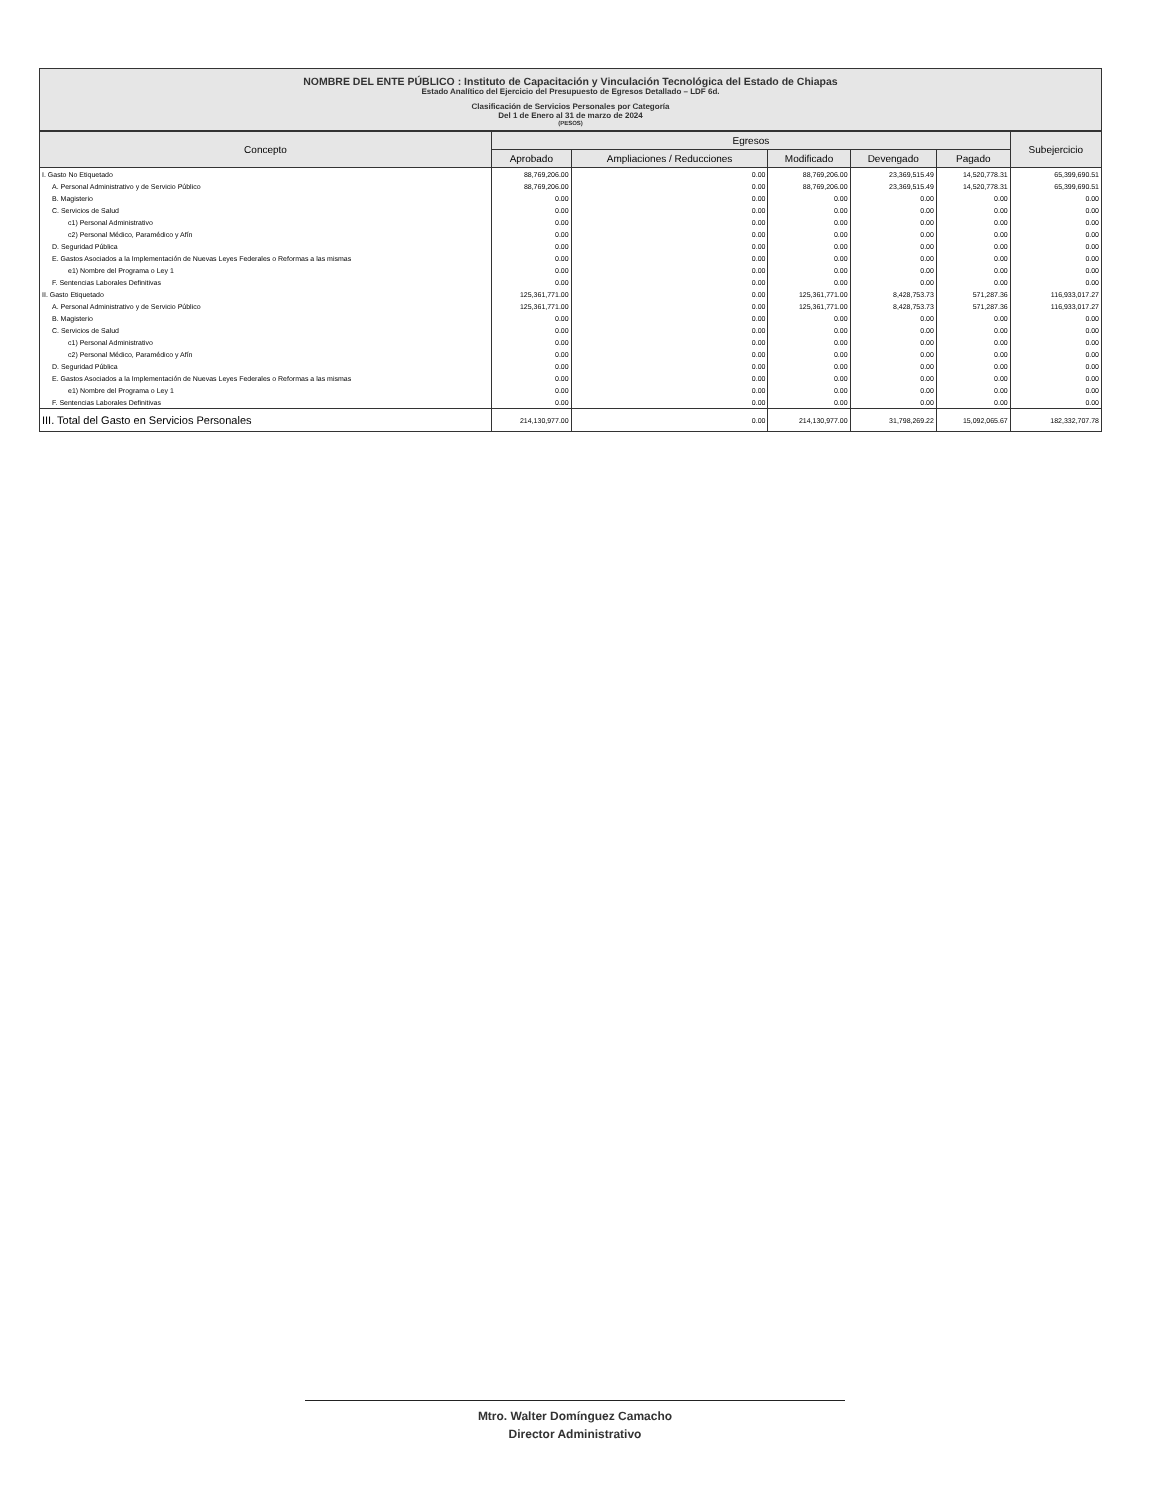NOMBRE DEL ENTE PÚBLICO : Instituto de Capacitación y Vinculación Tecnológica del Estado de Chiapas
Estado Analítico del Ejercicio del Presupuesto de Egresos Detallado – LDF 6d.
Clasificación de Servicios Personales por Categoría
Del 1 de Enero al 31 de marzo de 2024
(PESOS)
| Concepto | Egresos | | | | | Subejercicio |
| --- | --- | --- | --- | --- | --- | --- |
| | Aprobado | Ampliaciones / Reducciones | Modificado | Devengado | Pagado | |
| I. Gasto No Etiquetado | 88,769,206.00 | 0.00 | 88,769,206.00 | 23,369,515.49 | 14,520,778.31 | 65,399,690.51 |
| A. Personal Administrativo y de Servicio Público | 88,769,206.00 | 0.00 | 88,769,206.00 | 23,369,515.49 | 14,520,778.31 | 65,399,690.51 |
| B. Magisterio | 0.00 | 0.00 | 0.00 | 0.00 | 0.00 | 0.00 |
| C. Servicios de Salud | 0.00 | 0.00 | 0.00 | 0.00 | 0.00 | 0.00 |
| c1) Personal Administrativo | 0.00 | 0.00 | 0.00 | 0.00 | 0.00 | 0.00 |
| c2) Personal Médico, Paramédico y Afín | 0.00 | 0.00 | 0.00 | 0.00 | 0.00 | 0.00 |
| D. Seguridad Pública | 0.00 | 0.00 | 0.00 | 0.00 | 0.00 | 0.00 |
| E. Gastos Asociados a la Implementación de Nuevas Leyes Federales o Reformas a las mismas | 0.00 | 0.00 | 0.00 | 0.00 | 0.00 | 0.00 |
| e1) Nombre del Programa o Ley 1 | 0.00 | 0.00 | 0.00 | 0.00 | 0.00 | 0.00 |
| F. Sentencias Laborales Definitivas | 0.00 | 0.00 | 0.00 | 0.00 | 0.00 | 0.00 |
| II. Gasto Etiquetado | 125,361,771.00 | 0.00 | 125,361,771.00 | 8,428,753.73 | 571,287.36 | 116,933,017.27 |
| A. Personal Administrativo y de Servicio Público | 125,361,771.00 | 0.00 | 125,361,771.00 | 8,428,753.73 | 571,287.36 | 116,933,017.27 |
| B. Magisterio | 0.00 | 0.00 | 0.00 | 0.00 | 0.00 | 0.00 |
| C. Servicios de Salud | 0.00 | 0.00 | 0.00 | 0.00 | 0.00 | 0.00 |
| c1) Personal Administrativo | 0.00 | 0.00 | 0.00 | 0.00 | 0.00 | 0.00 |
| c2) Personal Médico, Paramédico y Afín | 0.00 | 0.00 | 0.00 | 0.00 | 0.00 | 0.00 |
| D. Seguridad Pública | 0.00 | 0.00 | 0.00 | 0.00 | 0.00 | 0.00 |
| E. Gastos Asociados a la Implementación de Nuevas Leyes Federales o Reformas a las mismas | 0.00 | 0.00 | 0.00 | 0.00 | 0.00 | 0.00 |
| e1) Nombre del Programa o Ley 1 | 0.00 | 0.00 | 0.00 | 0.00 | 0.00 | 0.00 |
| F. Sentencias Laborales Definitivas | 0.00 | 0.00 | 0.00 | 0.00 | 0.00 | 0.00 |
| III. Total del Gasto en Servicios Personales | 214,130,977.00 | 0.00 | 214,130,977.00 | 31,798,269.22 | 15,092,065.67 | 182,332,707.78 |
Mtro. Walter Domínguez Camacho
Director Administrativo